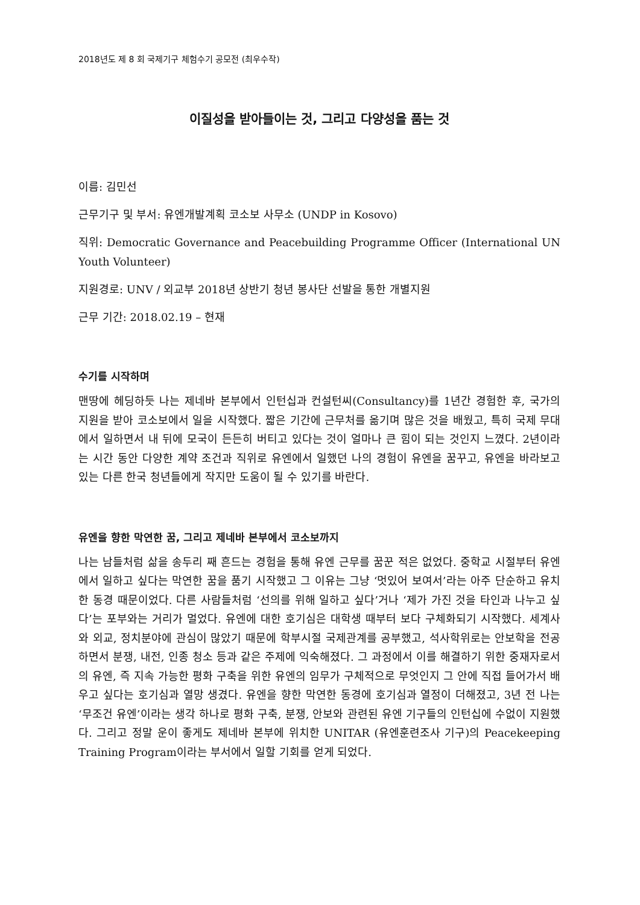2018년도 제 8 회 국제기구 체험수기 공모전 (최우수작)
이질성을 받아들이는 것, 그리고 다양성을 품는 것
이름: 김민선
근무기구 및 부서: 유엔개발계획 코소보 사무소 (UNDP in Kosovo)
직위: Democratic Governance and Peacebuilding Programme Officer (International UN Youth Volunteer)
지원경로: UNV / 외교부 2018년 상반기 청년 봉사단 선발을 통한 개별지원
근무 기간: 2018.02.19 – 현재
수기를 시작하며
맨땅에 헤딩하듯 나는 제네바 본부에서 인턴십과 컨설턴씨(Consultancy)를 1년간 경험한 후, 국가의 지원을 받아 코소보에서 일을 시작했다. 짧은 기간에 근무처를 옮기며 많은 것을 배웠고, 특히 국제 무대에서 일하면서 내 뒤에 모국이 든든히 버티고 있다는 것이 얼마나 큰 힘이 되는 것인지 느꼈다. 2년이라는 시간 동안 다양한 계약 조건과 직위로 유엔에서 일했던 나의 경험이 유엔을 꿈꾸고, 유엔을 바라보고 있는 다른 한국 청년들에게 작지만 도움이 될 수 있기를 바란다.
유엔을 향한 막연한 꿈, 그리고 제네바 본부에서 코소보까지
나는 남들처럼 삶을 송두리 째 흔드는 경험을 통해 유엔 근무를 꿈꾼 적은 없었다. 중학교 시절부터 유엔에서 일하고 싶다는 막연한 꿈을 품기 시작했고 그 이유는 그냥 ‘멋있어 보여서’라는 아주 단순하고 유치한 동경 때문이었다. 다른 사람들처럼 ‘선의를 위해 일하고 싶다’거나 ‘제가 가진 것을 타인과 나누고 싶다’는 포부와는 거리가 멀었다. 유엔에 대한 호기심은 대학생 때부터 보다 구체화되기 시작했다. 세계사와 외교, 정치분야에 관심이 많았기 때문에 학부시절 국제관계를 공부했고, 석사학위로는 안보학을 전공하면서 분쟁, 내전, 인종 청소 등과 같은 주제에 익숙해졌다. 그 과정에서 이를 해결하기 위한 중재자로서의 유엔, 즉 지속 가능한 평화 구축을 위한 유엔의 임무가 구체적으로 무엇인지 그 안에 직접 들어가서 배우고 싶다는 호기심과 열망 생겼다. 유엔을 향한 막연한 동경에 호기심과 열정이 더해졌고, 3년 전 나는 ‘무조건 유엔’이라는 생각 하나로 평화 구축, 분쟁, 안보와 관련된 유엔 기구들의 인턴십에 수없이 지원했다. 그리고 정말 운이 좋게도 제네바 본부에 위치한 UNITAR (유엔훈련조사 기구)의 Peacekeeping Training Program이라는 부서에서 일할 기회를 얻게 되었다.